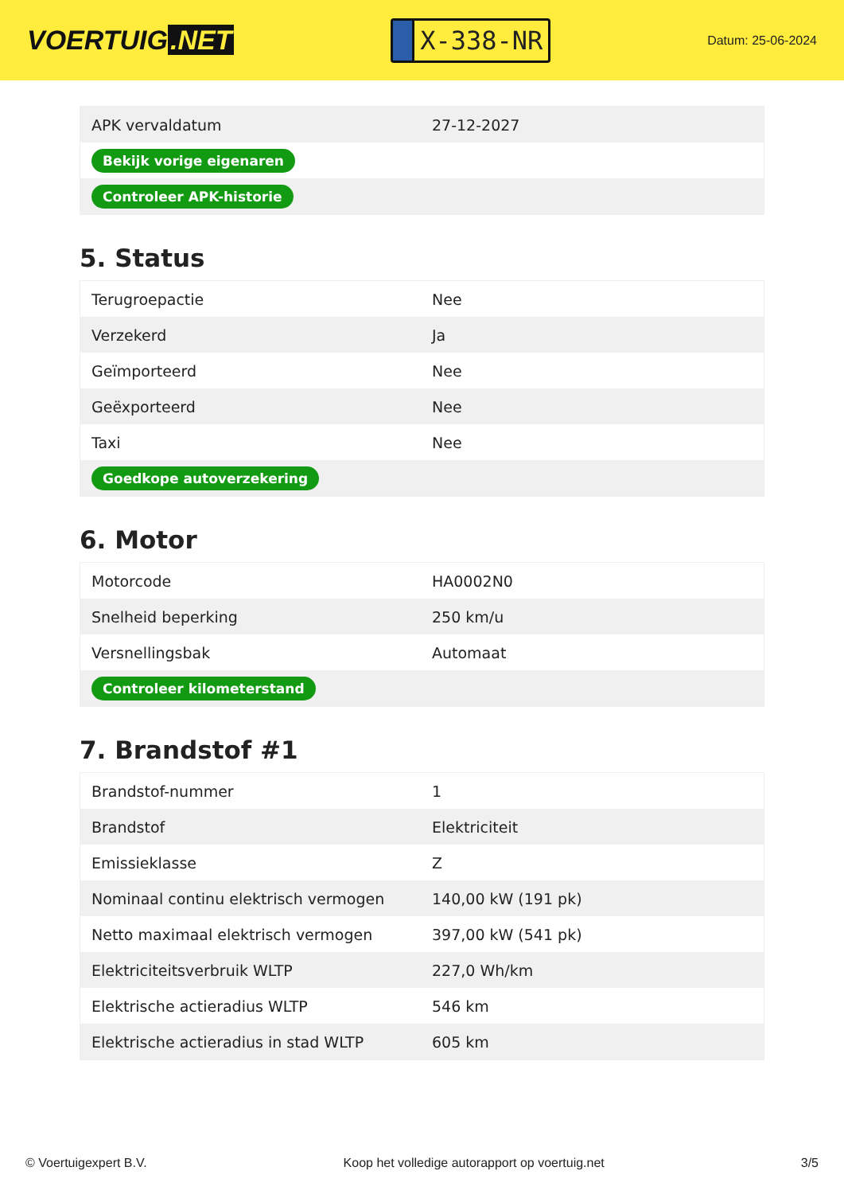VOERTUIG.NET
X-338-NR
Datum: 25-06-2024
| APK vervaldatum | 27-12-2027 |
| Bekijk vorige eigenaren | |
| Controleer APK-historie | |
5. Status
| Terugroepactie | Nee |
| Verzekerd | Ja |
| Geïmporteerd | Nee |
| Geëxporteerd | Nee |
| Taxi | Nee |
| Goedkope autoverzekering | |
6. Motor
| Motorcode | HA0002N0 |
| Snelheid beperking | 250 km/u |
| Versnellingsbak | Automaat |
| Controleer kilometerstand | |
7. Brandstof #1
| Brandstof-nummer | 1 |
| Brandstof | Elektriciteit |
| Emissieklasse | Z |
| Nominaal continu elektrisch vermogen | 140,00 kW (191 pk) |
| Netto maximaal elektrisch vermogen | 397,00 kW (541 pk) |
| Elektriciteitsverbruik WLTP | 227,0 Wh/km |
| Elektrische actieradius WLTP | 546 km |
| Elektrische actieradius in stad WLTP | 605 km |
© Voertuigexpert B.V. Koop het volledige autorapport op voertuig.net 3/5